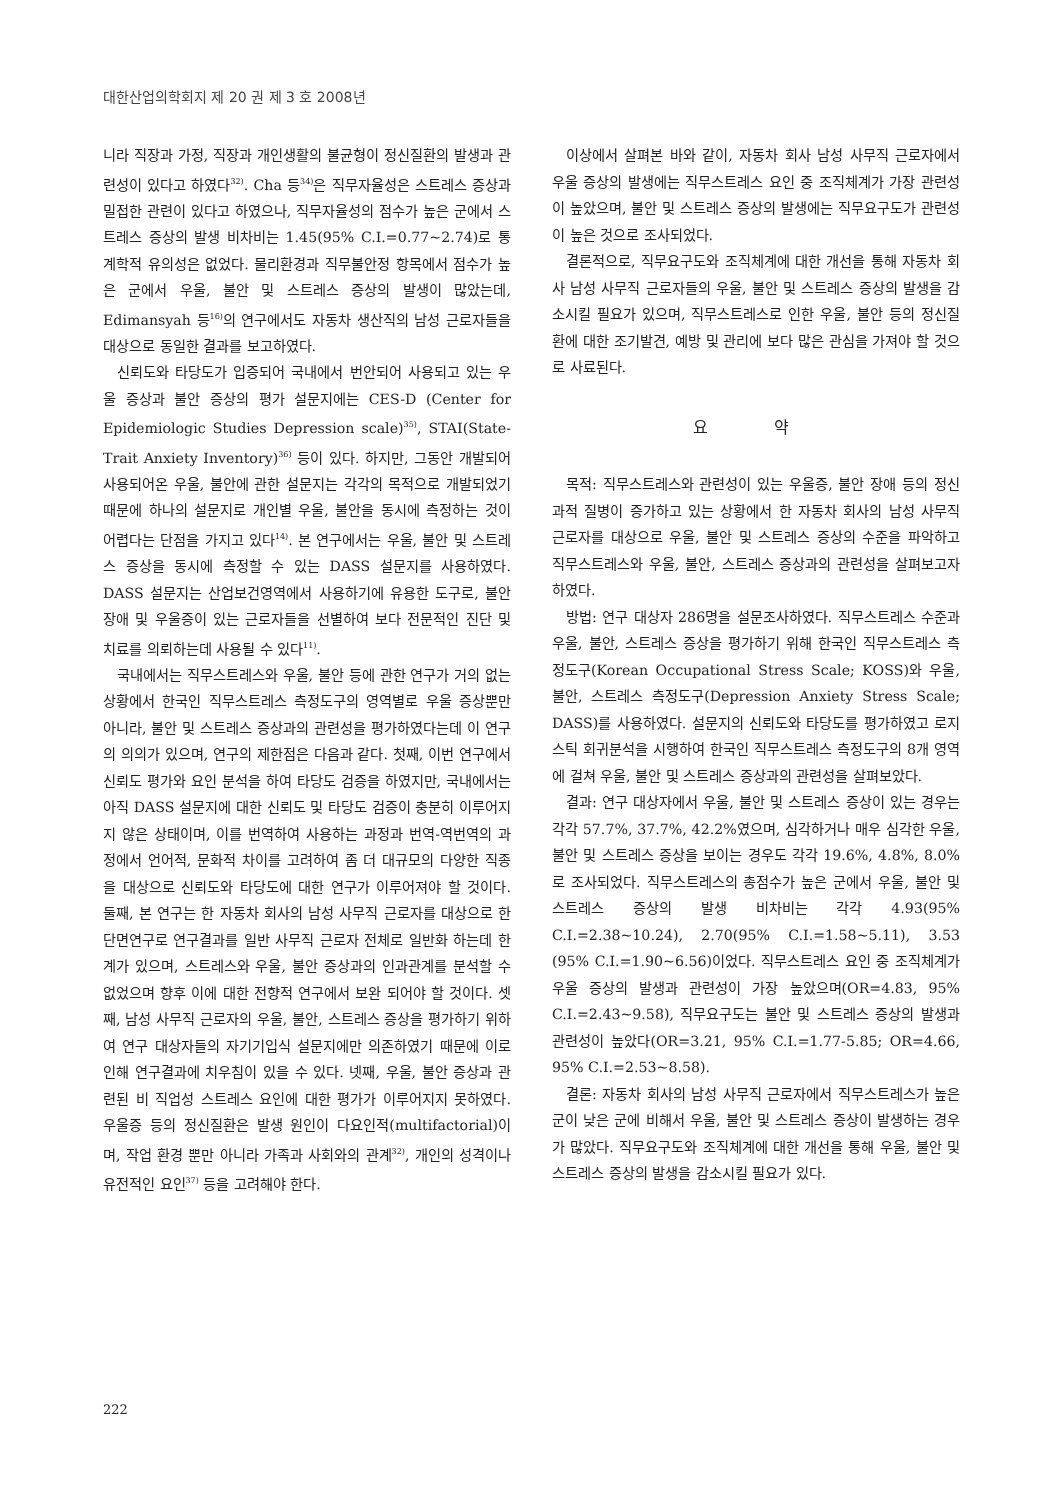대한산업의학회지 제 20 권 제 3 호 2008년
니라 직장과 가정, 직장과 개인생활의 불균형이 정신질환의 발생과 관련성이 있다고 하였다<sup>32)</sup>. Cha 등<sup>34)</sup>은 직무자율성은 스트레스 증상과 밀접한 관련이 있다고 하였으나, 직무자율성의 점수가 높은 군에서 스트레스 증상의 발생 비차비는 1.45(95% C.I.=0.77~2.74)로 통계학적 유의성은 없었다. 물리환경과 직무불안정 항목에서 점수가 높은 군에서 우울, 불안 및 스트레스 증상의 발생이 많았는데, Edimansyah 등<sup>16)</sup>의 연구에서도 자동차 생산직의 남성 근로자들을 대상으로 동일한 결과를 보고하였다.
신뢰도와 타당도가 입증되어 국내에서 번안되어 사용되고 있는 우울 증상과 불안 증상의 평가 설문지에는 CES-D (Center for Epidemiologic Studies Depression scale)<sup>35)</sup>, STAI(State-Trait Anxiety Inventory)<sup>36)</sup> 등이 있다. 하지만, 그동안 개발되어 사용되어온 우울, 불안에 관한 설문지는 각각의 목적으로 개발되었기 때문에 하나의 설문지로 개인별 우울, 불안을 동시에 측정하는 것이 어렵다는 단점을 가지고 있다<sup>14)</sup>. 본 연구에서는 우울, 불안 및 스트레스 증상을 동시에 측정할 수 있는 DASS 설문지를 사용하였다. DASS 설문지는 산업보건영역에서 사용하기에 유용한 도구로, 불안장애 및 우울증이 있는 근로자들을 선별하여 보다 전문적인 진단 및 치료를 의뢰하는데 사용될 수 있다<sup>11)</sup>.
국내에서는 직무스트레스와 우울, 불안 등에 관한 연구가 거의 없는 상황에서 한국인 직무스트레스 측정도구의 영역별로 우울 증상뿐만 아니라, 불안 및 스트레스 증상과의 관련성을 평가하였다는데 이 연구의 의의가 있으며, 연구의 제한점은 다음과 같다. 첫째, 이번 연구에서 신뢰도 평가와 요인 분석을 하여 타당도 검증을 하였지만, 국내에서는 아직 DASS 설문지에 대한 신뢰도 및 타당도 검증이 충분히 이루어지지 않은 상태이며, 이를 번역하여 사용하는 과정과 번역-역번역의 과정에서 언어적, 문화적 차이를 고려하여 좀 더 대규모의 다양한 직종을 대상으로 신뢰도와 타당도에 대한 연구가 이루어져야 할 것이다. 둘째, 본 연구는 한 자동차 회사의 남성 사무직 근로자를 대상으로 한 단면연구로 연구결과를 일반 사무직 근로자 전체로 일반화 하는데 한계가 있으며, 스트레스와 우울, 불안 증상과의 인과관계를 분석할 수 없었으며 향후 이에 대한 전향적 연구에서 보완 되어야 할 것이다. 셋째, 남성 사무직 근로자의 우울, 불안, 스트레스 증상을 평가하기 위하여 연구 대상자들의 자기기입식 설문지에만 의존하였기 때문에 이로 인해 연구결과에 치우침이 있을 수 있다. 넷째, 우울, 불안 증상과 관련된 비 직업성 스트레스 요인에 대한 평가가 이루어지지 못하였다. 우울증 등의 정신질환은 발생 원인이 다요인적(multifactorial)이며, 작업 환경 뿐만 아니라 가족과 사회와의 관계<sup>32)</sup>, 개인의 성격이나 유전적인 요인<sup>37)</sup> 등을 고려해야 한다.
이상에서 살펴본 바와 같이, 자동차 회사 남성 사무직 근로자에서 우울 증상의 발생에는 직무스트레스 요인 중 조직체계가 가장 관련성이 높았으며, 불안 및 스트레스 증상의 발생에는 직무요구도가 관련성이 높은 것으로 조사되었다.
결론적으로, 직무요구도와 조직체계에 대한 개선을 통해 자동차 회사 남성 사무직 근로자들의 우울, 불안 및 스트레스 증상의 발생을 감소시킬 필요가 있으며, 직무스트레스로 인한 우울, 불안 등의 정신질환에 대한 조기발견, 예방 및 관리에 보다 많은 관심을 가져야 할 것으로 사료된다.
요 약
목적: 직무스트레스와 관련성이 있는 우울증, 불안 장애 등의 정신과적 질병이 증가하고 있는 상황에서 한 자동차 회사의 남성 사무직 근로자를 대상으로 우울, 불안 및 스트레스 증상의 수준을 파악하고 직무스트레스와 우울, 불안, 스트레스 증상과의 관련성을 살펴보고자 하였다.
방법: 연구 대상자 286명을 설문조사하였다. 직무스트레스 수준과 우울, 불안, 스트레스 증상을 평가하기 위해 한국인 직무스트레스 측정도구(Korean Occupational Stress Scale; KOSS)와 우울, 불안, 스트레스 측정도구(Depression Anxiety Stress Scale; DASS)를 사용하였다. 설문지의 신뢰도와 타당도를 평가하였고 로지스틱 회귀분석을 시행하여 한국인 직무스트레스 측정도구의 8개 영역에 걸쳐 우울, 불안 및 스트레스 증상과의 관련성을 살펴보았다.
결과: 연구 대상자에서 우울, 불안 및 스트레스 증상이 있는 경우는 각각 57.7%, 37.7%, 42.2%였으며, 심각하거나 매우 심각한 우울, 불안 및 스트레스 증상을 보이는 경우도 각각 19.6%, 4.8%, 8.0%로 조사되었다. 직무스트레스의 총점수가 높은 군에서 우울, 불안 및 스트레스 증상의 발생 비차비는 각각 4.93(95% C.I.=2.38~10.24), 2.70(95% C.I.=1.58~5.11), 3.53 (95% C.I.=1.90~6.56)이었다. 직무스트레스 요인 중 조직체계가 우울 증상의 발생과 관련성이 가장 높았으며(OR=4.83, 95% C.I.=2.43~9.58), 직무요구도는 불안 및 스트레스 증상의 발생과 관련성이 높았다(OR=3.21, 95% C.I.=1.77-5.85; OR=4.66, 95% C.I.=2.53~8.58).
결론: 자동차 회사의 남성 사무직 근로자에서 직무스트레스가 높은 군이 낮은 군에 비해서 우울, 불안 및 스트레스 증상이 발생하는 경우가 많았다. 직무요구도와 조직체계에 대한 개선을 통해 우울, 불안 및 스트레스 증상의 발생을 감소시킬 필요가 있다.
222